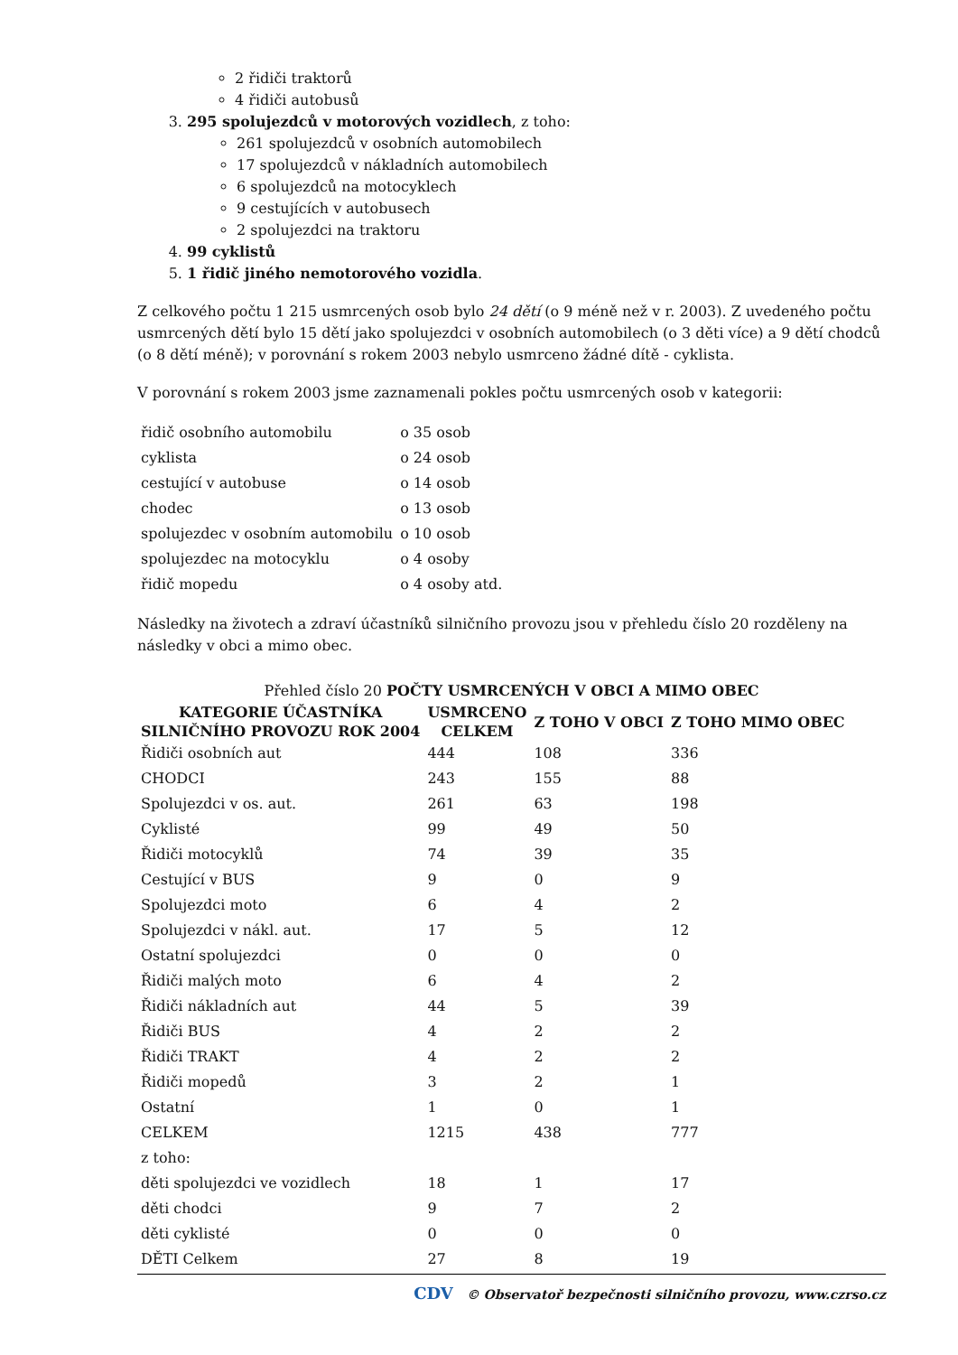2 řidiči traktorů
4 řidiči autobusů
3. 295 spolujezdců v motorových vozidlech, z toho:
261 spolujezdců v osobních automobilech
17 spolujezdců v nákladních automobilech
6 spolujezdců na motocyklech
9 cestujících v autobusech
2 spolujezdci na traktoru
4. 99 cyklistů
5. 1 řidič jiného nemotorového vozidla.
Z celkového počtu 1 215 usmrcených osob bylo 24 dětí (o 9 méně než v r. 2003). Z uvedeného počtu usmrcených dětí bylo 15 dětí jako spolujezdci v osobních automobilech (o 3 děti více) a 9 dětí chodců (o 8 dětí méně); v porovnání s rokem 2003 nebylo usmrceno žádné dítě - cyklista.
V porovnání s rokem 2003 jsme zaznamenali pokles počtu usmrcených osob v kategorii:
| řidič osobního automobilu | o 35 osob |
| cyklista | o 24 osob |
| cestující v autobuse | o 14 osob |
| chodec | o 13 osob |
| spolujezdec v osobním automobilu | o 10 osob |
| spolujezdec na motocyklu | o 4 osoby |
| řidič mopedu | o 4 osoby atd. |
Následky na životech a zdraví účastníků silničního provozu jsou v přehledu číslo 20 rozděleny na následky v obci a mimo obec.
Přehled číslo 20 POČTY USMRCENÝCH V OBCI A MIMO OBEC
| KATEGORIE ÚČASTNÍKA SILNIČNÍHO PROVOZU ROK 2004 | USMRCENO CELKEM | Z TOHO V OBCI | Z TOHO MIMO OBEC |
| --- | --- | --- | --- |
| Řidiči osobních aut | 444 | 108 | 336 |
| CHODCI | 243 | 155 | 88 |
| Spolujezdci v os. aut. | 261 | 63 | 198 |
| Cyklisté | 99 | 49 | 50 |
| Řidiči motocyklů | 74 | 39 | 35 |
| Cestující v BUS | 9 | 0 | 9 |
| Spolujezdci moto | 6 | 4 | 2 |
| Spolujezdci v nákl. aut. | 17 | 5 | 12 |
| Ostatní spolujezdci | 0 | 0 | 0 |
| Řidiči malých moto | 6 | 4 | 2 |
| Řidiči nákladních aut | 44 | 5 | 39 |
| Řidiči BUS | 4 | 2 | 2 |
| Řidiči TRAKT | 4 | 2 | 2 |
| Řidiči mopedů | 3 | 2 | 1 |
| Ostatní | 1 | 0 | 1 |
| CELKEM | 1215 | 438 | 777 |
| z toho: | | | |
| děti spolujezdci ve vozidlech | 18 | 1 | 17 |
| děti chodci | 9 | 7 | 2 |
| děti cyklisté | 0 | 0 | 0 |
| DĚTI Celkem | 27 | 8 | 19 |
CDV © Observatoř bezpečnosti silničního provozu, www.czrso.cz